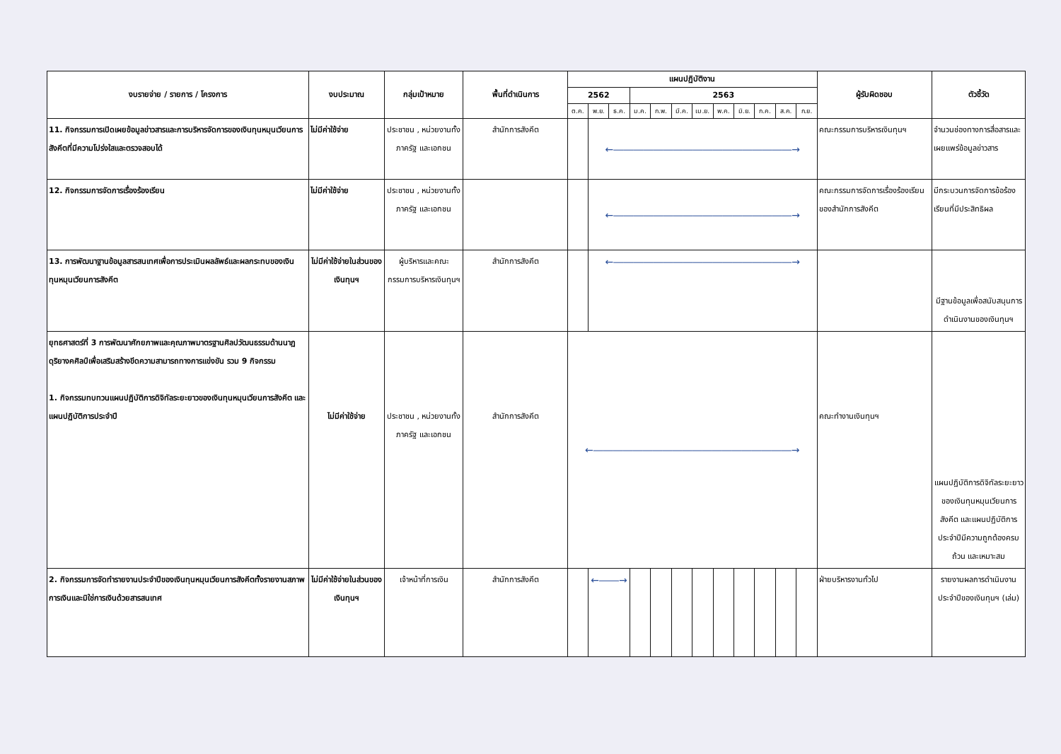| งบรายจ่าย / รายการ / โครงการ | งบประมาณ | กลุ่มเป้าหมาย | พื้นที่ดำเนินการ | แผนปฏิบัติงาน | | | | | | | | | | | | ผู้รับผิดชอบ | ตัวชี้วัด |
| --- | --- | --- | --- | --- | --- | --- | --- | --- | --- | --- | --- | --- | --- | --- | --- | --- | --- |
| | | | | 2562 | | | 2563 | | | | | | | | | | |
| | | | | ต.ค. | พ.ย. | ธ.ค. | ม.ค. | ก.พ. | มี.ค. | เม.ย. | พ.ค. | มิ.ย. | ก.ค. | ส.ค. | ก.ย. | | |
| 11. กิจกรรมการเปิดเผยข้อมูลข่าวสารและการบริหารจัดการของเงินทุนหมุนเวียนการสังคีตที่มีความโปร่งใสและตรวจสอบได้ | ไม่มีค่าใช้จ่าย | ประชาชน , หน่วยงานทั้งภาครัฐ และเอกชน | สำนักการสังคีต | | ←――――――――――――――――――→ | | | | | | | | | | | คณะกรรมการบริหารเงินทุนฯ | จำนวนช่องทางการสื่อสารและเผยแพร่ข้อมูลข่าวสาร |
| 12. กิจกรรมการจัดการเรื่องร้องเรียน | ไม่มีค่าใช้จ่าย | ประชาชน , หน่วยงานทั้งภาครัฐ และเอกชน | | | ←――――――――――――――――――→ | | | | | | | | | | | คณะกรรมการจัดการเรื่องร้องเรียนของสำนักการสังคีต | มีกระบวนการจัดการข้อร้องเรียนที่มีประสิทธิผล |
| 13. การพัฒนาฐานข้อมูลสารสนเทศเพื่อการประเมินผลลัพธ์และผลกระทบของเงินทุนหมุนเวียนการสังคีต | ไม่มีค่าใช้จ่ายในส่วนของเงินทุนฯ | ผู้บริหารและคณะกรรมการบริหารเงินทุนฯ | สำนักการสังคีต | | ←――――――――――――――――――→ | | | | | | | | | | | | มีฐานข้อมูลเพื่อสนับสนุนการดำเนินงานของเงินทุนฯ |
| ยุทธศาสตร์ที่ 3 การพัฒนาศักยภาพและคุณภาพมาตรฐานศิลปวัฒนธรรมด้านนาฏดุริยางคศิลป์เพื่อเสริมสร้างขีดความสามารถทางการแข่งขัน รวม 9 กิจกรรม 1. กิจกรรมทบทวนแผนปฏิบัติการดิจิทัลระยะยาวของเงินทุนหมุนเวียนการสังคีต และแผนปฏิบัติการประจำปี | ไม่มีค่าใช้จ่าย | ประชาชน , หน่วยงานทั้งภาครัฐ และเอกชน | สำนักการสังคีต | ←――――――――――――――――――――→ | | | | | | | | | | | | คณะทำงานเงินทุนฯ | แผนปฏิบัติการดิจิทัลระยะยาวของเงินทุนหมุนเวียนการสังคีต และแผนปฏิบัติการประจำปีมีความถูกต้องครบถ้วน และเหมาะสม |
| 2. กิจกรรมการจัดทำรายงานประจำปีของเงินทุนหมุนเวียนการสังคีตทั้งรายงานสภาพการเงินและมิใช่การเงินด้วยสารสนเทศ | ไม่มีค่าใช้จ่ายในส่วนของเงินทุนฯ | เจ้าหน้าที่การเงิน | สำนักการสังคีต | | ←――→ | | | | | | | | | | | ฝ่ายบริหารงานทั่วไป | รายงานผลการดำเนินงานประจำปีของเงินทุนฯ (เล่ม) |